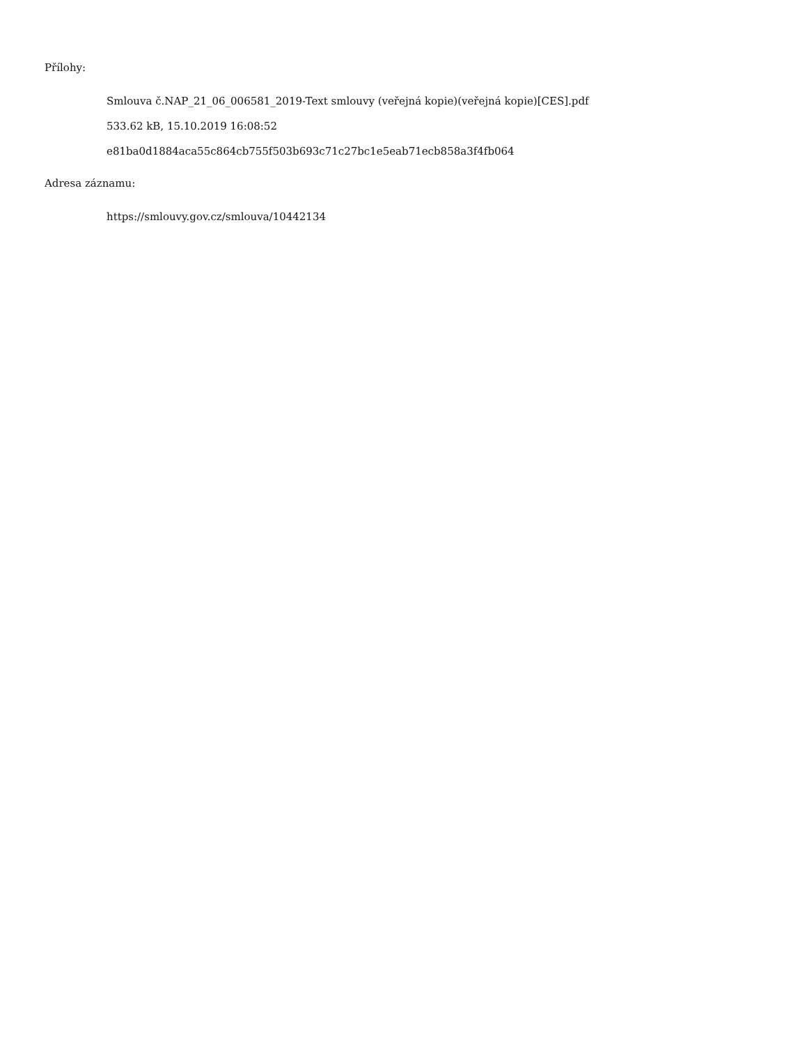Přílohy:
Smlouva č.NAP_21_06_006581_2019-Text smlouvy (veřejná kopie)(veřejná kopie)[CES].pdf
533.62 kB, 15.10.2019 16:08:52
e81ba0d1884aca55c864cb755f503b693c71c27bc1e5eab71ecb858a3f4fb064
Adresa záznamu:
https://smlouvy.gov.cz/smlouva/10442134